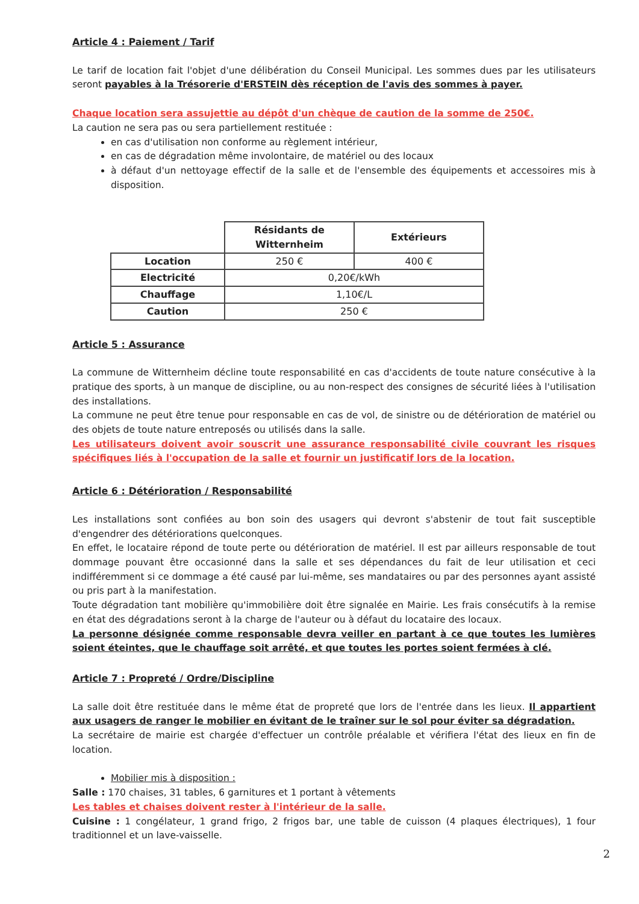Article 4 : Paiement / Tarif
Le tarif de location fait l'objet d'une délibération du Conseil Municipal. Les sommes dues par les utilisateurs seront payables à la Trésorerie d'ERSTEIN dès réception de l'avis des sommes à payer.
Chaque location sera assujettie au dépôt d'un chèque de caution de la somme de 250€.
La caution ne sera pas ou sera partiellement restituée :
en cas d'utilisation non conforme au règlement intérieur,
en cas de dégradation même involontaire, de matériel ou des locaux
à défaut d'un nettoyage effectif de la salle et de l'ensemble des équipements et accessoires mis à disposition.
| | Résidants de Witternheim | Extérieurs |
| Location | 250 € | 400 € |
| Electricité | 0,20€/kWh | |
| Chauffage | 1,10€/L | |
| Caution | 250 € | |
Article 5 : Assurance
La commune de Witternheim décline toute responsabilité en cas d'accidents de toute nature consécutive à la pratique des sports, à un manque de discipline, ou au non-respect des consignes de sécurité liées à l'utilisation des installations.
La commune ne peut être tenue pour responsable en cas de vol, de sinistre ou de détérioration de matériel ou des objets de toute nature entreposés ou utilisés dans la salle.
Les utilisateurs doivent avoir souscrit une assurance responsabilité civile couvrant les risques spécifiques liés à l'occupation de la salle et fournir un justificatif lors de la location.
Article 6 : Détérioration / Responsabilité
Les installations sont confiées au bon soin des usagers qui devront s'abstenir de tout fait susceptible d'engendrer des détériorations quelconques.
En effet, le locataire répond de toute perte ou détérioration de matériel. Il est par ailleurs responsable de tout dommage pouvant être occasionné dans la salle et ses dépendances du fait de leur utilisation et ceci indifféremment si ce dommage a été causé par lui-même, ses mandataires ou par des personnes ayant assisté ou pris part à la manifestation.
Toute dégradation tant mobilière qu'immobilière doit être signalée en Mairie. Les frais consécutifs à la remise en état des dégradations seront à la charge de l'auteur ou à défaut du locataire des locaux.
La personne désignée comme responsable devra veiller en partant à ce que toutes les lumières soient éteintes, que le chauffage soit arrêté, et que toutes les portes soient fermées à clé.
Article 7 : Propreté / Ordre/Discipline
La salle doit être restituée dans le même état de propreté que lors de l'entrée dans les lieux. Il appartient aux usagers de ranger le mobilier en évitant de le traîner sur le sol pour éviter sa dégradation.
La secrétaire de mairie est chargée d'effectuer un contrôle préalable et vérifiera l'état des lieux en fin de location.
Mobilier mis à disposition :
Salle : 170 chaises, 31 tables, 6 garnitures et 1 portant à vêtements
Les tables et chaises doivent rester à l'intérieur de la salle.
Cuisine : 1 congélateur, 1 grand frigo, 2 frigos bar, une table de cuisson (4 plaques électriques), 1 four traditionnel et un lave-vaisselle.
2